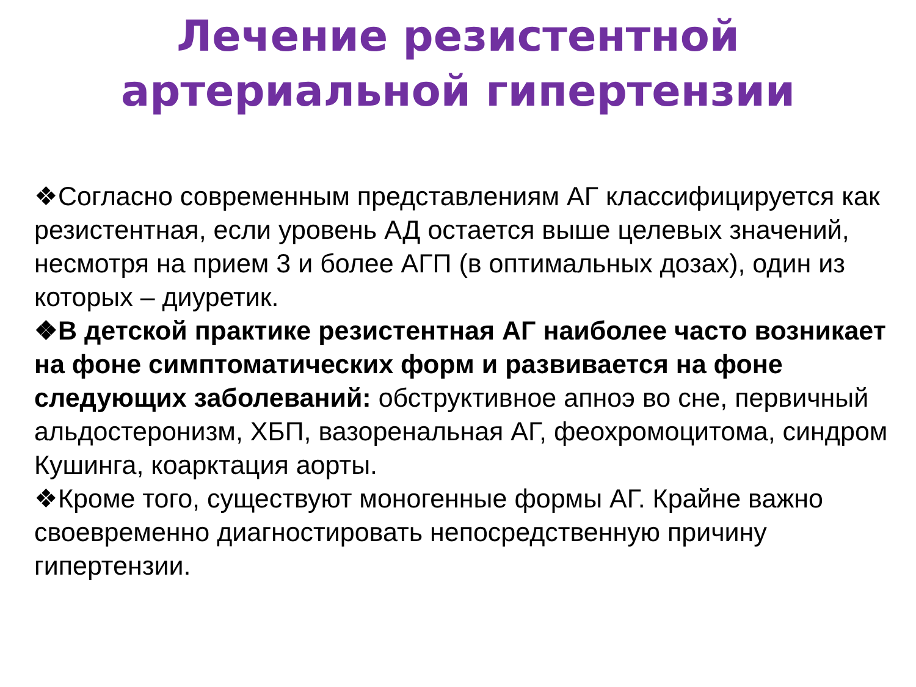Лечение резистентной
артериальной гипертензии
❖Согласно современным представлениям АГ классифицируется как резистентная, если уровень АД остается выше целевых значений, несмотря на прием 3 и более АГП (в оптимальных дозах), один из которых – диуретик.
❖В детской практике резистентная АГ наиболее часто возникает на фоне симптоматических форм и развивается на фоне следующих заболеваний: обструктивное апноэ во сне, первичный альдостеронизм, ХБП, вазоренальная АГ, феохромоцитома, синдром Кушинга, коарктация аорты.
❖Кроме того, существуют моногенные формы АГ. Крайне важно своевременно диагностировать непосредственную причину гипертензии.